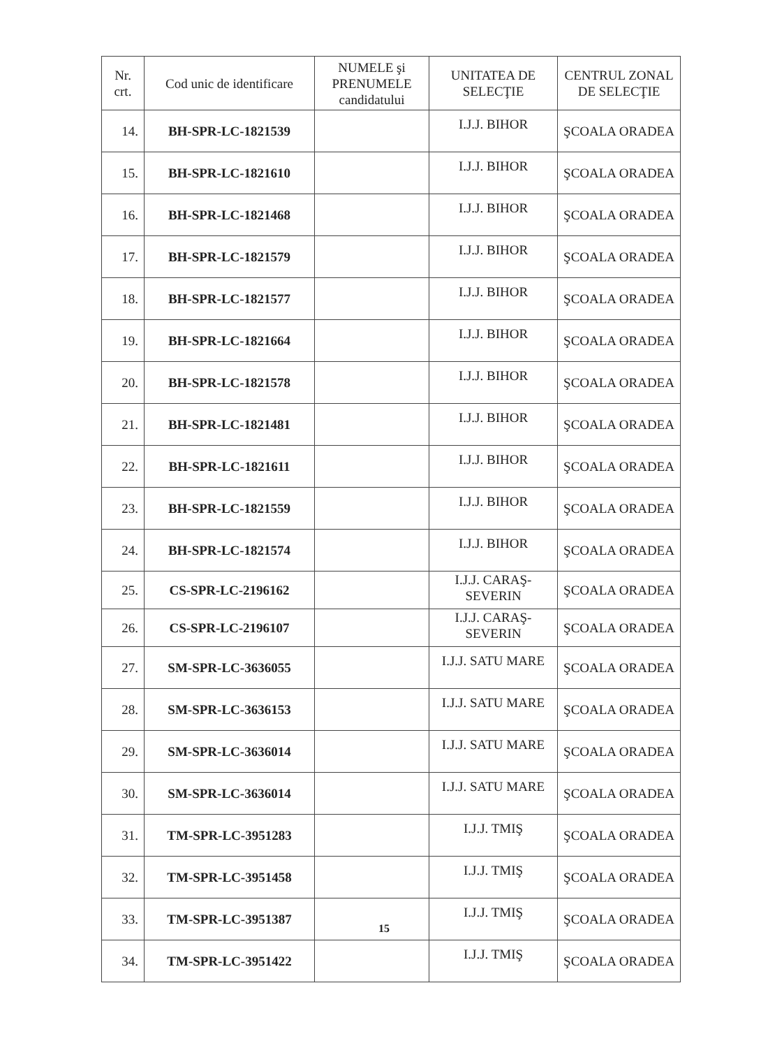| Nr. crt. | Cod unic de identificare | NUMELE şi PRENUMELE candidatului | UNITATEA DE SELECŢIE | CENTRUL ZONAL DE SELECŢIE |
| --- | --- | --- | --- | --- |
| 14. | BH-SPR-LC-1821539 | | I.J.J. BIHOR | ŞCOALA ORADEA |
| 15. | BH-SPR-LC-1821610 | | I.J.J. BIHOR | ŞCOALA ORADEA |
| 16. | BH-SPR-LC-1821468 | | I.J.J. BIHOR | ŞCOALA ORADEA |
| 17. | BH-SPR-LC-1821579 | | I.J.J. BIHOR | ŞCOALA ORADEA |
| 18. | BH-SPR-LC-1821577 | | I.J.J. BIHOR | ŞCOALA ORADEA |
| 19. | BH-SPR-LC-1821664 | | I.J.J. BIHOR | ŞCOALA ORADEA |
| 20. | BH-SPR-LC-1821578 | | I.J.J. BIHOR | ŞCOALA ORADEA |
| 21. | BH-SPR-LC-1821481 | | I.J.J. BIHOR | ŞCOALA ORADEA |
| 22. | BH-SPR-LC-1821611 | | I.J.J. BIHOR | ŞCOALA ORADEA |
| 23. | BH-SPR-LC-1821559 | | I.J.J. BIHOR | ŞCOALA ORADEA |
| 24. | BH-SPR-LC-1821574 | | I.J.J. BIHOR | ŞCOALA ORADEA |
| 25. | CS-SPR-LC-2196162 | | I.J.J. CARAŞ-SEVERIN | ŞCOALA ORADEA |
| 26. | CS-SPR-LC-2196107 | | I.J.J. CARAŞ-SEVERIN | ŞCOALA ORADEA |
| 27. | SM-SPR-LC-3636055 | | I.J.J. SATU MARE | ŞCOALA ORADEA |
| 28. | SM-SPR-LC-3636153 | | I.J.J. SATU MARE | ŞCOALA ORADEA |
| 29. | SM-SPR-LC-3636014 | | I.J.J. SATU MARE | ŞCOALA ORADEA |
| 30. | SM-SPR-LC-3636014 | | I.J.J. SATU MARE | ŞCOALA ORADEA |
| 31. | TM-SPR-LC-3951283 | | I.J.J. TMIŞ | ŞCOALA ORADEA |
| 32. | TM-SPR-LC-3951458 | | I.J.J. TMIŞ | ŞCOALA ORADEA |
| 33. | TM-SPR-LC-3951387 | | I.J.J. TMIŞ | ŞCOALA ORADEA |
| 34. | TM-SPR-LC-3951422 | | I.J.J. TMIŞ | ŞCOALA ORADEA |
15